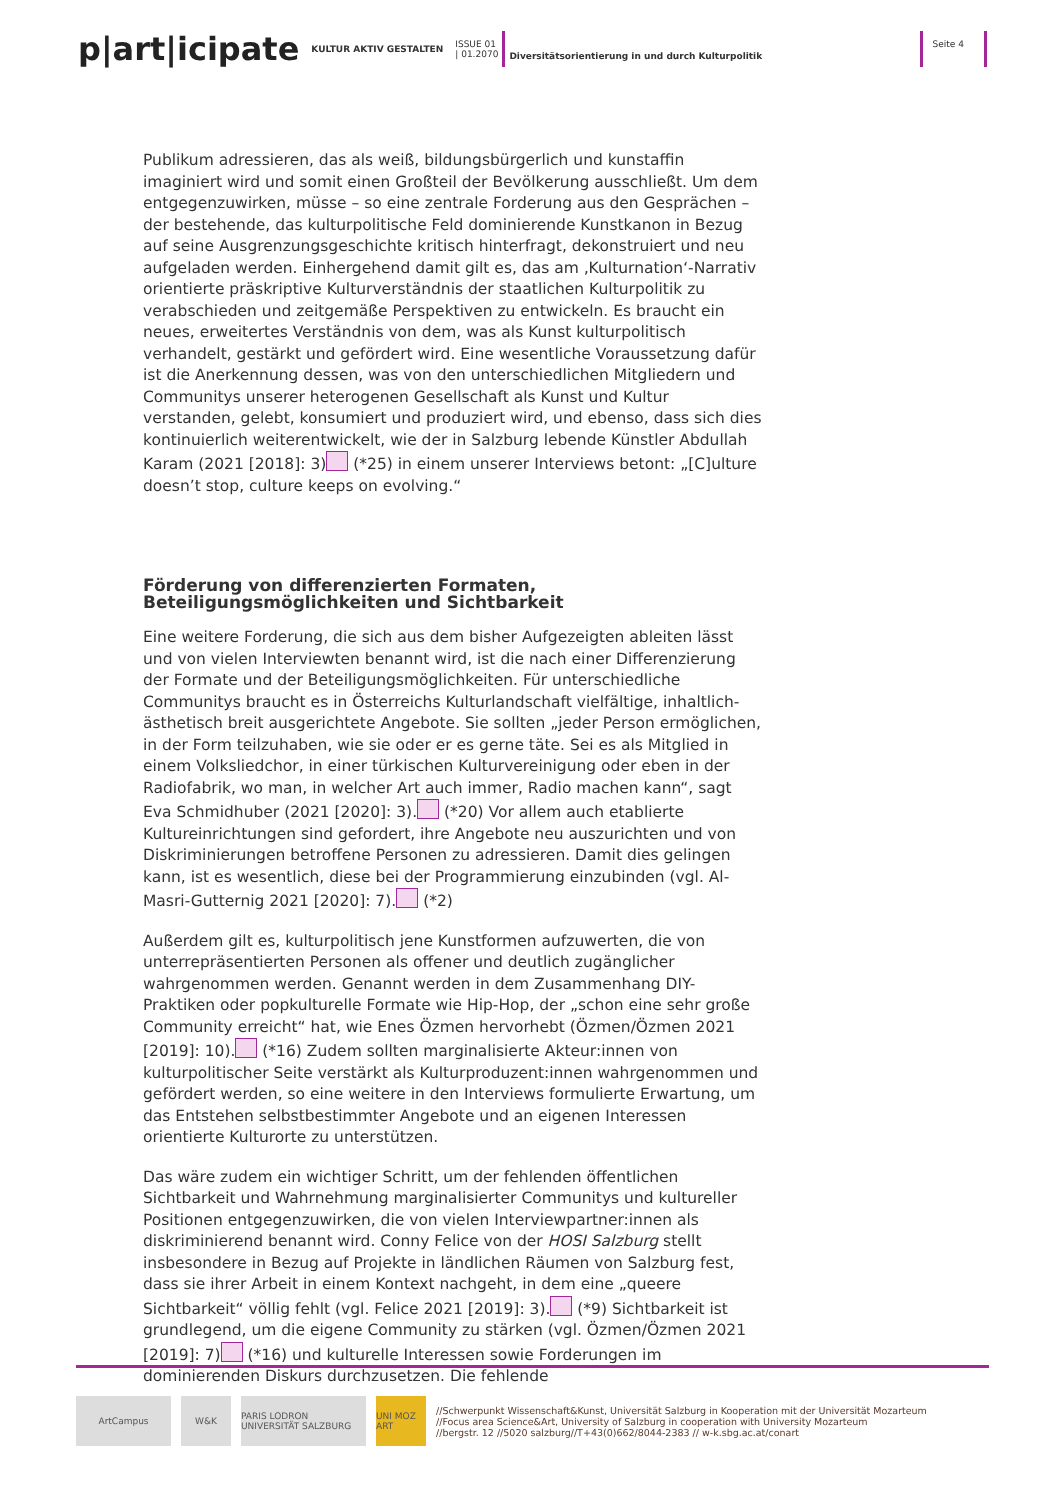p|art|icipate KULTUR AKTIV GESTALTEN ISSUE 01
| 01.2070 Diversitätsorientierung in und durch Kulturpolitik Seite 4
Publikum adressieren, das als weiß, bildungsbürgerlich und kunstaffin imaginiert wird und somit einen Großteil der Bevölkerung ausschließt. Um dem entgegenzuwirken, müsse – so eine zentrale Forderung aus den Gesprächen – der bestehende, das kulturpolitische Feld dominierende Kunstkanon in Bezug auf seine Ausgrenzungsgeschichte kritisch hinterfragt, dekonstruiert und neu aufgeladen werden. Einhergehend damit gilt es, das am ‚Kulturnation‘-Narrativ orientierte präskriptive Kulturverständnis der staatlichen Kulturpolitik zu verabschieden und zeitgemäße Perspektiven zu entwickeln. Es braucht ein neues, erweitertes Verständnis von dem, was als Kunst kulturpolitisch verhandelt, gestärkt und gefördert wird. Eine wesentliche Voraussetzung dafür ist die Anerkennung dessen, was von den unterschiedlichen Mitgliedern und Communitys unserer heterogenen Gesellschaft als Kunst und Kultur verstanden, gelebt, konsumiert und produziert wird, und ebenso, dass sich dies kontinuierlich weiterentwickelt, wie der in Salzburg lebende Künstler Abdullah Karam (2021 [2018]: 3) (*25) in einem unserer Interviews betont: „[C]ulture doesn’t stop, culture keeps on evolving.“
Förderung von differenzierten Formaten, Beteiligungsmöglichkeiten und Sichtbarkeit
Eine weitere Forderung, die sich aus dem bisher Aufgezeigten ableiten lässt und von vielen Interviewten benannt wird, ist die nach einer Differenzierung der Formate und der Beteiligungsmöglichkeiten. Für unterschiedliche Communitys braucht es in Österreichs Kulturlandschaft vielfältige, inhaltlich-ästhetisch breit ausgerichtete Angebote. Sie sollten „jeder Person ermöglichen, in der Form teilzuhaben, wie sie oder er es gerne täte. Sei es als Mitglied in einem Volksliedchor, in einer türkischen Kulturvereinigung oder eben in der Radiofabrik, wo man, in welcher Art auch immer, Radio machen kann“, sagt Eva Schmidhuber (2021 [2020]: 3). (*20) Vor allem auch etablierte Kultureinrichtungen sind gefordert, ihre Angebote neu auszurichten und von Diskriminierungen betroffene Personen zu adressieren. Damit dies gelingen kann, ist es wesentlich, diese bei der Programmierung einzubinden (vgl. Al-Masri-Gutternig 2021 [2020]: 7). (*2)
Außerdem gilt es, kulturpolitisch jene Kunstformen aufzuwerten, die von unterrepräsentierten Personen als offener und deutlich zugänglicher wahrgenommen werden. Genannt werden in dem Zusammenhang DIY-Praktiken oder popkulturelle Formate wie Hip-Hop, der „schon eine sehr große Community erreicht“ hat, wie Enes Özmen hervorhebt (Özmen/Özmen 2021 [2019]: 10). (*16) Zudem sollten marginalisierte Akteur:innen von kulturpolitischer Seite verstärkt als Kulturproduzent:innen wahrgenommen und gefördert werden, so eine weitere in den Interviews formulierte Erwartung, um das Entstehen selbstbestimmter Angebote und an eigenen Interessen orientierte Kulturorte zu unterstützen.
Das wäre zudem ein wichtiger Schritt, um der fehlenden öffentlichen Sichtbarkeit und Wahrnehmung marginalisierter Communitys und kultureller Positionen entgegenzuwirken, die von vielen Interviewpartner:innen als diskriminierend benannt wird. Conny Felice von der HOSI Salzburg stellt insbesondere in Bezug auf Projekte in ländlichen Räumen von Salzburg fest, dass sie ihrer Arbeit in einem Kontext nachgeht, in dem eine „queere Sichtbarkeit“ völlig fehlt (vgl. Felice 2021 [2019]: 3). (*9) Sichtbarkeit ist grundlegend, um die eigene Community zu stärken (vgl. Özmen/Özmen 2021 [2019]: 7) (*16) und kulturelle Interessen sowie Forderungen im dominierenden Diskurs durchzusetzen. Die fehlende
ArtCampus W&K
PARIS LODRON UNIVERSITÄT SALZBURG
UNI MOZ ART
//Schwerpunkt Wissenschaft&Kunst, Universität Salzburg in Kooperation mit der Universität Mozarteum
//Focus area Science&Art, University of Salzburg in cooperation with University Mozarteum
//bergstr. 12 //5020 salzburg//T+43(0)662/8044-2383 // w-k.sbg.ac.at/conart